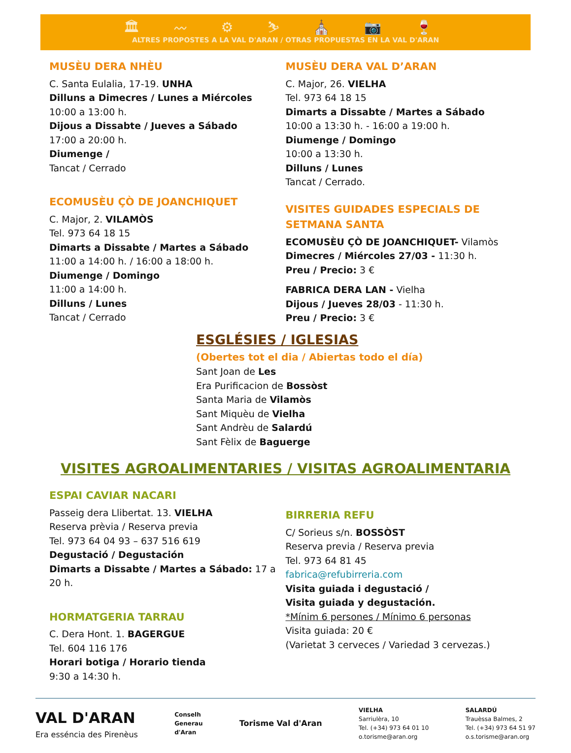🏛 〰 ⚙ ⛷ ⛪ 📷 🍷
ALTRES PROPOSTES A LA VAL D'ARAN / OTRAS PROPUESTAS EN LA VAL D'ARAN
MUSÈU DERA NHÈU
C. Santa Eulalia, 17-19. UNHA
Dilluns a Dimecres / Lunes a Miércoles
10:00 a 13:00 h.
Dijous a Dissabte / Jueves a Sábado
17:00 a 20:00 h.
Diumenge /
Tancat / Cerrado
ECOMUSÈU ÇÒ DE JOANCHIQUET
C. Major, 2. VILAMÒS
Tel. 973 64 18 15
Dimarts a Dissabte / Martes a Sábado
11:00 a 14:00 h. / 16:00 a 18:00 h.
Diumenge / Domingo
11:00 a 14:00 h.
Dilluns / Lunes
Tancat / Cerrado
MUSÈU DERA VAL D’ARAN
C. Major, 26. VIELHA
Tel. 973 64 18 15
Dimarts a Dissabte / Martes a Sábado
10:00 a 13:30 h. - 16:00 a 19:00 h.
Diumenge / Domingo
10:00 a 13:30 h.
Dilluns / Lunes
Tancat / Cerrado.
VISITES GUIDADES ESPECIALS DE SETMANA SANTA
ECOMUSÈU ÇÒ DE JOANCHIQUET- Vilamòs
Dimecres / Miércoles 27/03 - 11:30 h.
Preu / Precio: 3 €
FABRICA DERA LAN - Vielha
Dijous / Jueves 28/03 - 11:30 h.
Preu / Precio: 3 €
ESGLÉSIES / IGLESIAS
(Obertes tot el dia / Abiertas todo el día)
Sant Joan de Les
Era Purificacion de Bossòst
Santa Maria de Vilamòs
Sant Miquèu de Vielha
Sant Andrèu de Salardú
Sant Fèlix de Baguerge
VISITES AGROALIMENTARIES / VISITAS AGROALIMENTARIA
ESPAI CAVIAR NACARI
Passeig dera Llibertat. 13. VIELHA
Reserva prèvia / Reserva previa
Tel. 973 64 04 93 – 637 516 619
Degustació / Degustación
Dimarts a Dissabte / Martes a Sábado: 17 a 20 h.
HORMATGERIA TARRAU
C. Dera Hont. 1. BAGERGUE
Tel. 604 116 176
Horari botiga / Horario tienda
9:30 a 14:30 h.
BIRRERIA REFU
C/ Sorieus s/n. BOSSÒST
Reserva previa / Reserva previa
Tel. 973 64 81 45
fabrica@refubirreria.com
Visita guiada i degustació /
Visita guiada y degustación.
*Mínim 6 persones / Mínimo 6 personas
Visita guiada: 20 €
(Varietat 3 cerveces / Variedad 3 cervezas.)
VAL D'ARAN
Era esséncia des Pirenèus
Conselh
Generau
d'Aran
Torisme Val d'Aran
VIELHA
Sarriulèra, 10
Tel. (+34) 973 64 01 10
o.torisme@aran.org
SALARDÚ
Trauèssa Balmes, 2
Tel. (+34) 973 64 51 97
o.s.torisme@aran.org